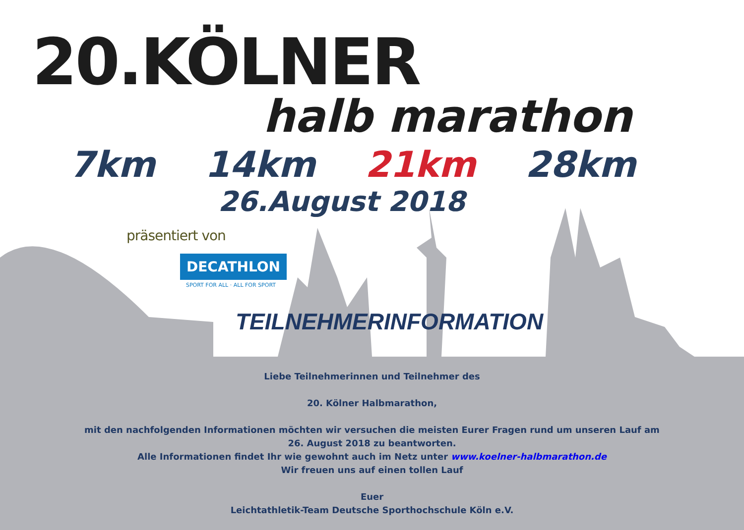20.KÖLNER
halb marathon
7km 14km 21km 28km
26.August 2018
präsentiert von
DECATHLON
SPORT FOR ALL · ALL FOR SPORT
TEILNEHMERINFORMATION
Liebe Teilnehmerinnen und Teilnehmer des
20. Kölner Halbmarathon,
mit den nachfolgenden Informationen möchten wir versuchen die meisten Eurer Fragen rund um unseren Lauf am
26. August 2018 zu beantworten.
Alle Informationen findet Ihr wie gewohnt auch im Netz unter www.koelner-halbmarathon.de
Wir freuen uns auf einen tollen Lauf
Euer
Leichtathletik-Team Deutsche Sporthochschule Köln e.V.